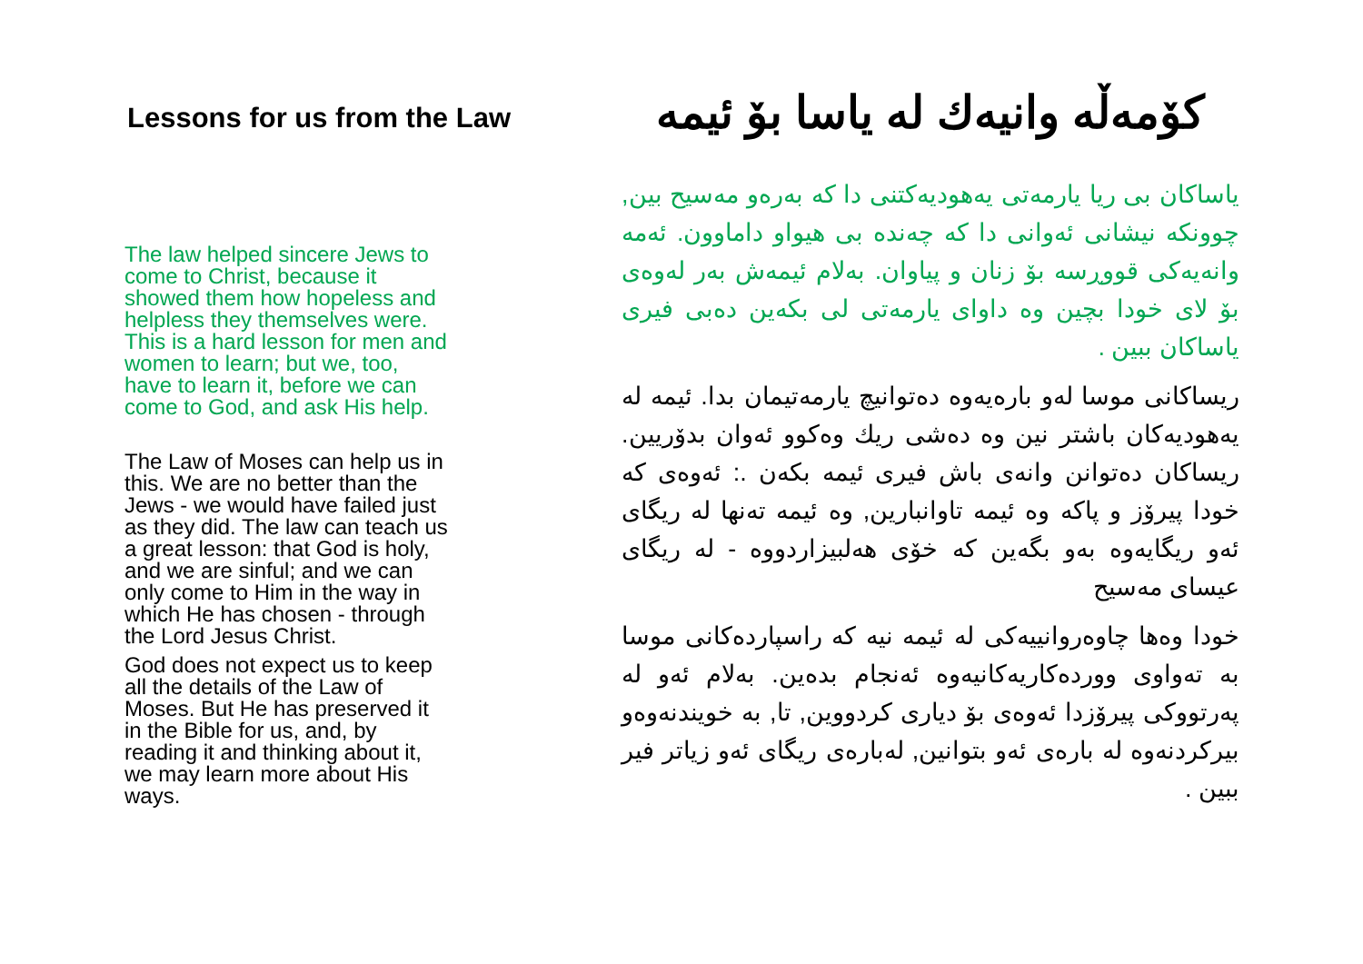Lessons for us from the Law
The law helped sincere Jews to come to Christ, because it showed them how hopeless and helpless they themselves were. This is a hard lesson for men and women to learn; but we, too, have to learn it, before we can come to God, and ask His help.
The Law of Moses can help us in this. We are no better than the Jews - we would have failed just as they did. The law can teach us a great lesson: that God is holy, and we are sinful; and we can only come to Him in the way in which He has chosen - through the Lord Jesus Christ.
God does not expect us to keep all the details of the Law of Moses. But He has preserved it in the Bible for us, and, by reading it and thinking about it, we may learn more about His ways.
کۆمەڵە وانیەك لە یاسا بۆ ئیمە
یاساکان بی ریا یارمەتی یەهودیەکتنی دا کە بەرەو مەسیح بین, چوونکە نیشانی ئەوانی دا کە چەندە بی هیواو داماوون. ئەمە وانەیەکی قووڕسە بۆ زنان و پیاوان. بەلام ئیمەش بەر لەوەی بۆ لای خودا بچین وە داوای یارمەتی لی بکەین دەبی فیری یاساکان ببین .
ریساکانی موسا لەو بارەیەوە دەتوانیچ یارمەتیمان بدا. ئیمە لە یەهودیەکان باشتر نین وە دەشی ریك وەکوو ئەوان بدۆریین. ریساکان دەتوانن وانەی باش فیری ئیمە بکەن .: ئەوەی کە خودا پیرۆز و پاکە وە ئیمە تاوانبارین, وە ئیمە تەنها لە ریگای ئەو ریگایەوە بەو بگەین کە خۆی هەلبیزاردووە - لە ریگای عیسای مەسیح
خودا وەها چاوەروانییەکی لە ئیمە نیە کە راسپاردەکانی موسا بە تەواوی ووردەکاریەکانیەوە ئەنجام بدەین. بەلام ئەو لە پەرتووکی پیرۆزدا ئەوەی بۆ دیاری کردووین, تا, بە خویندنەوەو بیرکردنەوە لە بارەی ئەو بتوانین, لەبارەی ریگای ئەو زیاتر فیر ببین .